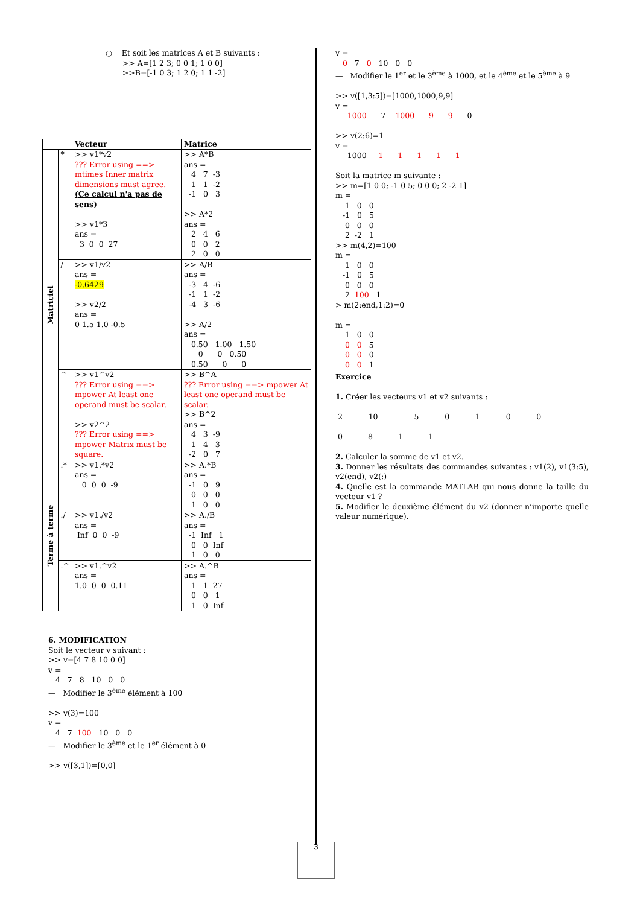○ Et soit les matrices A et B suivants :
>> A=[1 2 3; 0 0 1; 1 0 0]
>>B=[-1 0 3; 1 2 0; 1 1 -2]
| | | Vecteur | Matrice |
| --- | --- | --- | --- |
| Matriciel | * | >> v1*v2 ??? Error using ==> mtimes Inner matrix dimensions must agree. (Ce calcul n'a pas de sens) >> v1*3 ans = 3 0 0 27 | >> A*B ans = 4 7 -3 1 1 -2 -1 0 3 >> A*2 ans = 2 4 6 0 0 2 2 0 0 |
| | / | >> v1/v2 ans = -0.6429 >> v2/2 ans = 0 1.5 1.0 -0.5 | >> A/B ans = -3 4 -6 -1 1 -2 -4 3 -6 >> A/2 ans = 0.50 1.00 1.50 0 0 0.50 0.50 0 0 |
| | ^ | >> v1^v2 ??? Error using ==> mpower At least one operand must be scalar. >> v2^2 ??? Error using ==> mpower Matrix must be square. | >> B^A ??? Error using ==> mpower At least one operand must be scalar. >> B^2 ans = 4 3 -9 1 4 3 -2 0 7 |
| Terme à terme | .* | >> v1.*v2 ans = 0 0 0 -9 | >> A.*B ans = -1 0 9 0 0 0 1 0 0 |
| | ./ | >> v1./v2 ans = Inf 0 0 -9 | >> A./B ans = -1 Inf 1 0 0 Inf 1 0 0 |
| | .^ | >> v1.^v2 ans = 1.0 0 0 0.11 | >> A.^B ans = 1 1 27 0 0 1 1 0 Inf |
6. MODIFICATION
Soit le vecteur v suivant :
>> v=[4 7 8 10 0 0]
v =
4 7 8 10 0 0
— Modifier le 3<sup>ème</sup> élément à 100
>> v(3)=100
v =
4 7 100 10 0 0
— Modifier le 3<sup>ème</sup> et le 1<sup>er</sup> élément à 0
>> v([3,1])=[0,0]
v =
0 7 0 10 0 0
— Modifier le 1<sup>er</sup> et le 3<sup>ème</sup> à 1000, et le 4<sup>ème</sup> et le 5<sup>ème</sup> à 9
>> v([1,3:5])=[1000,1000,9,9]
v =
1000 7 1000 9 9 0
>> v(2:6)=1
v =
1000 1 1 1 1 1
Soit la matrice m suivante :
>> m=[1 0 0; -1 0 5; 0 0 0; 2 -2 1]
m =
    1   0   0
   -1   0   5
    0   0   0
    2  -2   1
>> m(4,2)=100
m =
    1   0   0
   -1   0   5
    0   0   0
    2  100   1
> m(2:end,1:2)=0
m =
    1   0   0
    0   0   5
    0   0   0
    0   0   1
Exercice
1. Créer les vecteurs v1 et v2 suivants :
| 2 | 10 | 5 | 0 | 1 | 0 | 0 |
| 0 | 8 | 1 | 1 |
2. Calculer la somme de v1 et v2.
3. Donner les résultats des commandes suivantes : v1(2), v1(3:5), v2(end), v2(:)
4. Quelle est la commande MATLAB qui nous donne la taille du vecteur v1 ?
5. Modifier le deuxième élément du v2 (donner n’importe quelle valeur numérique).
3